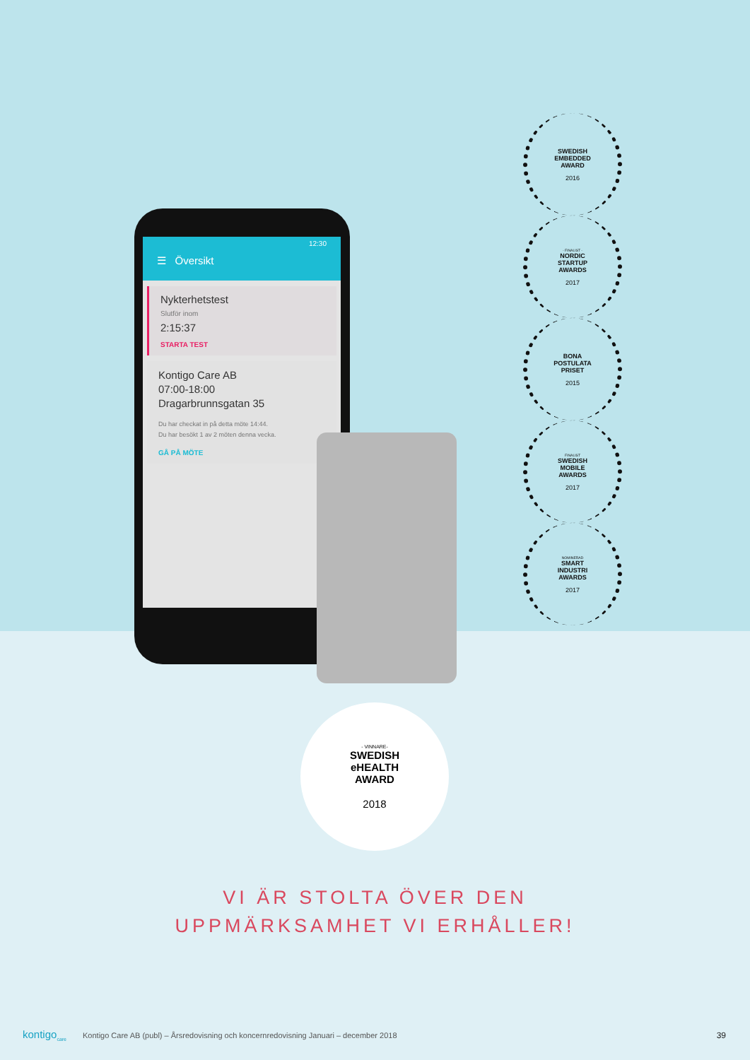12:30
☰ Översikt
Nykterhetstest
Slutför inom
2:15:37
STARTA TEST
Kontigo Care AB
07:00-18:00
Dragarbrunnsgatan 35
Du har checkat in på detta möte 14:44.
Du har besökt 1 av 2 möten denna vecka.
GÅ PÅ MÖTE
SWEDISH
EMBEDDED
AWARD
2016
- FINALIST -
NORDIC
STARTUP
AWARDS
2017
BONA
POSTULATA
PRISET
2015
FINALIST
SWEDISH
MOBILE
AWARDS
2017
NOMINERAD
SMART
INDUSTRI
AWARDS
2017
- VINNARE-
SWEDISH
eHEALTH
AWARD
2018
VI ÄR STOLTA ÖVER DEN
UPPMÄRKSAMHET VI ERHÅLLER!
kontigo<sub>care</sub> Kontigo Care AB (publ) – Årsredovisning och koncernredovisning Januari – december 2018 39